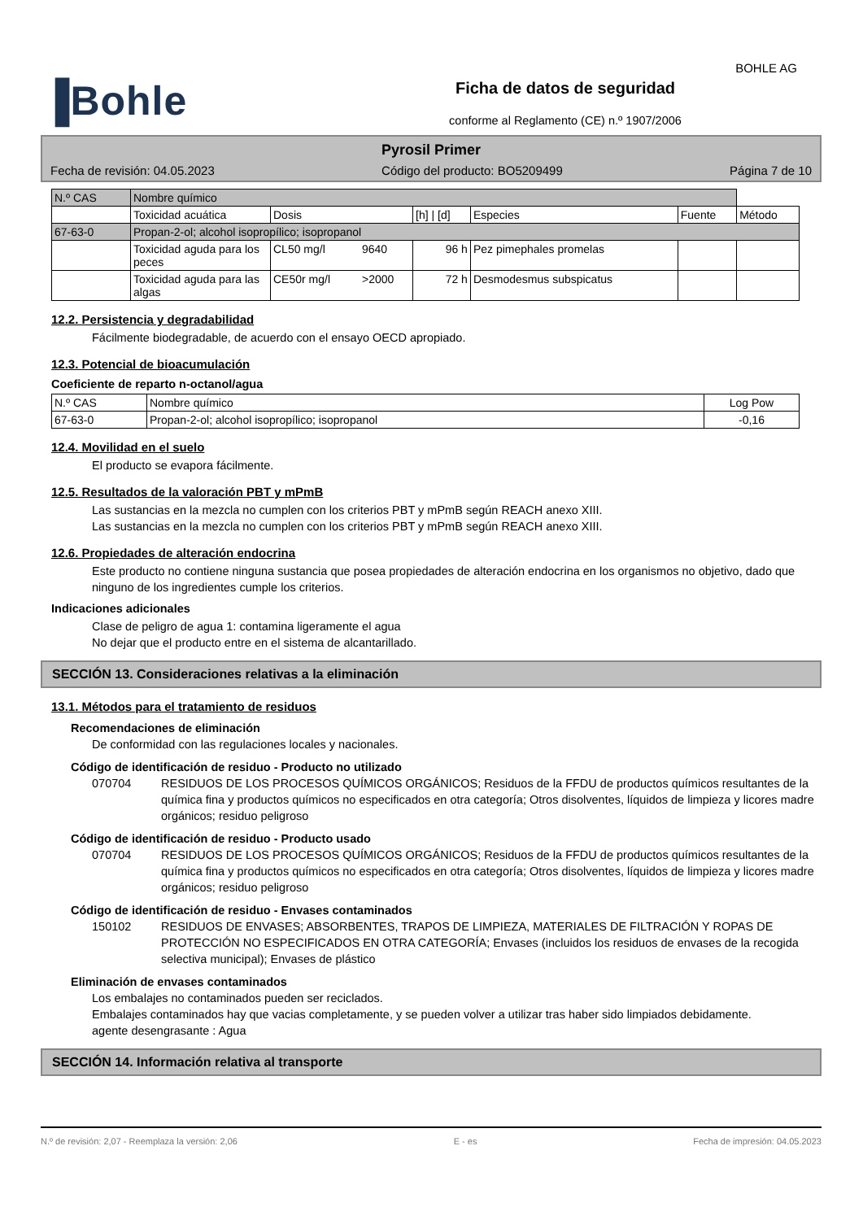BOHLE AG
▐Bohle
Ficha de datos de seguridad
conforme al Reglamento (CE) n.º 1907/2006
Pyrosil Primer
Fecha de revisión: 04.05.2023 Código del producto: BO5209499 Página 7 de 10
| N.º CAS | Nombre químico | | | | | | |
| --- | --- | --- | --- | --- | --- | --- | --- |
| | Toxicidad acuática | Dosis | | [h] / [d] | Especies | Fuente | Método |
| 67-63-0 | Propan-2-ol; alcohol isopropílico; isopropanol | | | | | | |
| | Toxicidad aguda para los peces | CL50 mg/l | 9640 | 96 h | Pez pimephales promelas | | |
| | Toxicidad aguda para las algas | CE50r mg/l | >2000 | 72 h | Desmodesmus subspicatus | | |
12.2. Persistencia y degradabilidad
Fácilmente biodegradable, de acuerdo con el ensayo OECD apropiado.
12.3. Potencial de bioacumulación
Coeficiente de reparto n-octanol/agua
| N.º CAS | Nombre químico | Log Pow |
| --- | --- | --- |
| 67-63-0 | Propan-2-ol; alcohol isopropílico; isopropanol | -0,16 |
12.4. Movilidad en el suelo
El producto se evapora fácilmente.
12.5. Resultados de la valoración PBT y mPmB
Las sustancias en la mezcla no cumplen con los criterios PBT y mPmB según REACH anexo XIII.
Las sustancias en la mezcla no cumplen con los criterios PBT y mPmB según REACH anexo XIII.
12.6. Propiedades de alteración endocrina
Este producto no contiene ninguna sustancia que posea propiedades de alteración endocrina en los organismos no objetivo, dado que ninguno de los ingredientes cumple los criterios.
Indicaciones adicionales
Clase de peligro de agua 1: contamina ligeramente el agua
No dejar que el producto entre en el sistema de alcantarillado.
SECCIÓN 13. Consideraciones relativas a la eliminación
13.1. Métodos para el tratamiento de residuos
Recomendaciones de eliminación
De conformidad con las regulaciones locales y nacionales.
Código de identificación de residuo - Producto no utilizado
070704 RESIDUOS DE LOS PROCESOS QUÍMICOS ORGÁNICOS; Residuos de la FFDU de productos químicos resultantes de la química fina y productos químicos no especificados en otra categoría; Otros disolventes, líquidos de limpieza y licores madre orgánicos; residuo peligroso
Código de identificación de residuo - Producto usado
070704 RESIDUOS DE LOS PROCESOS QUÍMICOS ORGÁNICOS; Residuos de la FFDU de productos químicos resultantes de la química fina y productos químicos no especificados en otra categoría; Otros disolventes, líquidos de limpieza y licores madre orgánicos; residuo peligroso
Código de identificación de residuo - Envases contaminados
150102 RESIDUOS DE ENVASES; ABSORBENTES, TRAPOS DE LIMPIEZA, MATERIALES DE FILTRACIÓN Y ROPAS DE PROTECCIÓN NO ESPECIFICADOS EN OTRA CATEGORÍA; Envases (incluidos los residuos de envases de la recogida selectiva municipal); Envases de plástico
Eliminación de envases contaminados
Los embalajes no contaminados pueden ser reciclados.
Embalajes contaminados hay que vacias completamente, y se pueden volver a utilizar tras haber sido limpiados debidamente.
agente desengrasante : Agua
SECCIÓN 14. Información relativa al transporte
N.º de revisión: 2,07 - Reemplaza la versión: 2,06 E - es Fecha de impresión: 04.05.2023